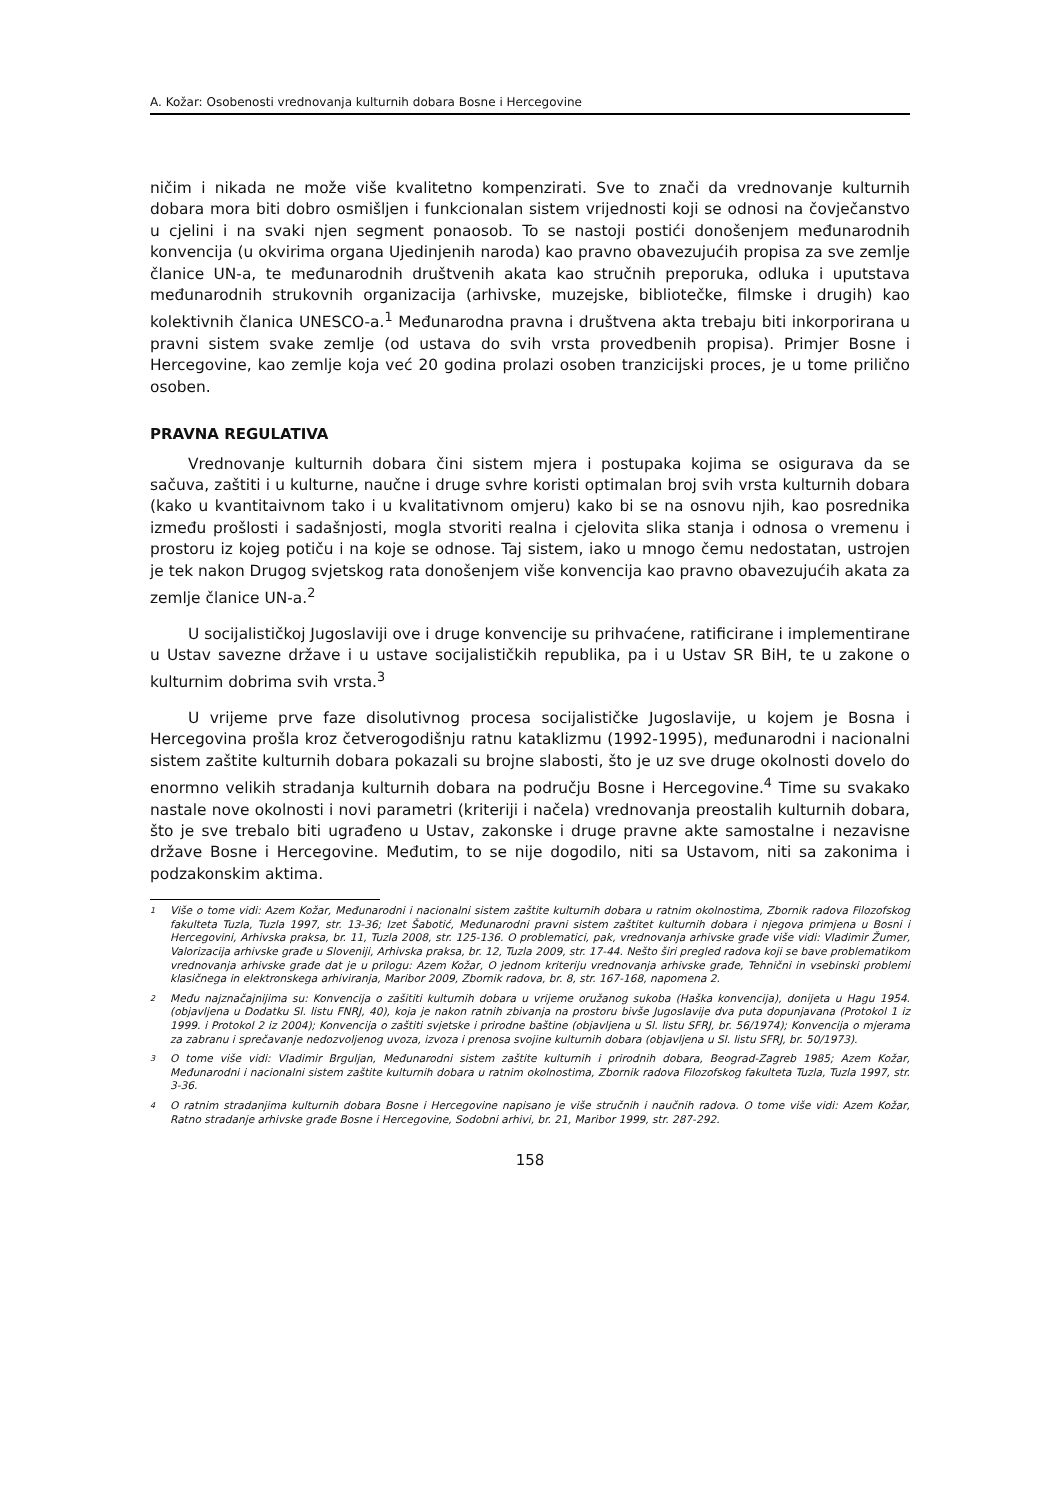A. Kožar: Osobenosti vrednovanja kulturnih dobara Bosne i Hercegovine
ničim i nikada ne može više kvalitetno kompenzirati. Sve to znači da vrednovanje kulturnih dobara mora biti dobro osmišljen i funkcionalan sistem vrijednosti koji se odnosi na čovječanstvo u cjelini i na svaki njen segment ponaosob. To se nastoji postići donošenjem međunarodnih konvencija (u okvirima organa Ujedinjenih naroda) kao pravno obavezujućih propisa za sve zemlje članice UN-a, te međunarodnih društvenih akata kao stručnih preporuka, odluka i uputstava međunarodnih strukovnih organizacija (arhivske, muzejske, bibliotečke, filmske i drugih) kao kolektivnih članica UNESCO-a.<sup>1</sup> Međunarodna pravna i društvena akta trebaju biti inkorporirana u pravni sistem svake zemlje (od ustava do svih vrsta provedbenih propisa). Primjer Bosne i Hercegovine, kao zemlje koja već 20 godina prolazi osoben tranzicijski proces, je u tome prilično osoben.
PRAVNA REGULATIVA
Vrednovanje kulturnih dobara čini sistem mjera i postupaka kojima se osigurava da se sačuva, zaštiti i u kulturne, naučne i druge svhre koristi optimalan broj svih vrsta kulturnih dobara (kako u kvantitaivnom tako i u kvalitativnom omjeru) kako bi se na osnovu njih, kao posrednika između prošlosti i sadašnjosti, mogla stvoriti realna i cjelovita slika stanja i odnosa o vremenu i prostoru iz kojeg potiču i na koje se odnose. Taj sistem, iako u mnogo čemu nedostatan, ustrojen je tek nakon Drugog svjetskog rata donošenjem više konvencija kao pravno obavezujućih akata za zemlje članice UN-a.<sup>2</sup>
U socijalističkoj Jugoslaviji ove i druge konvencije su prihvaćene, ratificirane i implementirane u Ustav savezne države i u ustave socijalističkih republika, pa i u Ustav SR BiH, te u zakone o kulturnim dobrima svih vrsta.<sup>3</sup>
U vrijeme prve faze disolutivnog procesa socijalističke Jugoslavije, u kojem je Bosna i Hercegovina prošla kroz četverogodišnju ratnu kataklizmu (1992-1995), međunarodni i nacionalni sistem zaštite kulturnih dobara pokazali su brojne slabosti, što je uz sve druge okolnosti dovelo do enormno velikih stradanja kulturnih dobara na području Bosne i Hercegovine.<sup>4</sup> Time su svakako nastale nove okolnosti i novi parametri (kriteriji i načela) vrednovanja preostalih kulturnih dobara, što je sve trebalo biti ugrađeno u Ustav, zakonske i druge pravne akte samostalne i nezavisne države Bosne i Hercegovine. Međutim, to se nije dogodilo, niti sa Ustavom, niti sa zakonima i podzakonskim aktima.
<sup>1</sup> Više o tome vidi: Azem Kožar, Međunarodni i nacionalni sistem zaštite kulturnih dobara u ratnim okolnostima, Zbornik radova Filozofskog fakulteta Tuzla, Tuzla 1997, str. 13-36; Izet Šabotić, Međunarodni pravni sistem zaštitet kulturnih dobara i njegova primjena u Bosni i Hercegovini, Arhivska praksa, br. 11, Tuzla 2008, str. 125-136. O problematici, pak, vrednovanja arhivske građe više vidi: Vladimir Žumer, Valorizacija arhivske građe u Sloveniji, Arhivska praksa, br. 12, Tuzla 2009, str. 17-44. Nešto širi pregled radova koji se bave problematikom vrednovanja arhivske građe dat je u prilogu: Azem Kožar, O jednom kriteriju vrednovanja arhivske građe, Tehnični in vsebinski problemi klasičnega in elektronskega arhiviranja, Maribor 2009, Zbornik radova, br. 8, str. 167-168, napomena 2.
<sup>2</sup> Među najznačajnijima su: Konvencija o zašititi kulturnih dobara u vrijeme oružanog sukoba (Haška konvencija), donijeta u Hagu 1954. (objavljena u Dodatku Sl. listu FNRJ, 40), koja je nakon ratnih zbivanja na prostoru bivše Jugoslavije dva puta dopunjavana (Protokol 1 iz 1999. i Protokol 2 iz 2004); Konvencija o zaštiti svjetske i prirodne baštine (objavljena u Sl. listu SFRJ, br. 56/1974); Konvencija o mjerama za zabranu i sprečavanje nedozvoljenog uvoza, izvoza i prenosa svojine kulturnih dobara (objavljena u Sl. listu SFRJ, br. 50/1973).
<sup>3</sup> O tome više vidi: Vladimir Brguljan, Međunarodni sistem zaštite kulturnih i prirodnih dobara, Beograd-Zagreb 1985; Azem Kožar, Međunarodni i nacionalni sistem zaštite kulturnih dobara u ratnim okolnostima, Zbornik radova Filozofskog fakulteta Tuzla, Tuzla 1997, str. 3-36.
<sup>4</sup> O ratnim stradanjima kulturnih dobara Bosne i Hercegovine napisano je više stručnih i naučnih radova. O tome više vidi: Azem Kožar, Ratno stradanje arhivske građe Bosne i Hercegovine, Sodobni arhivi, br. 21, Maribor 1999, str. 287-292.
158